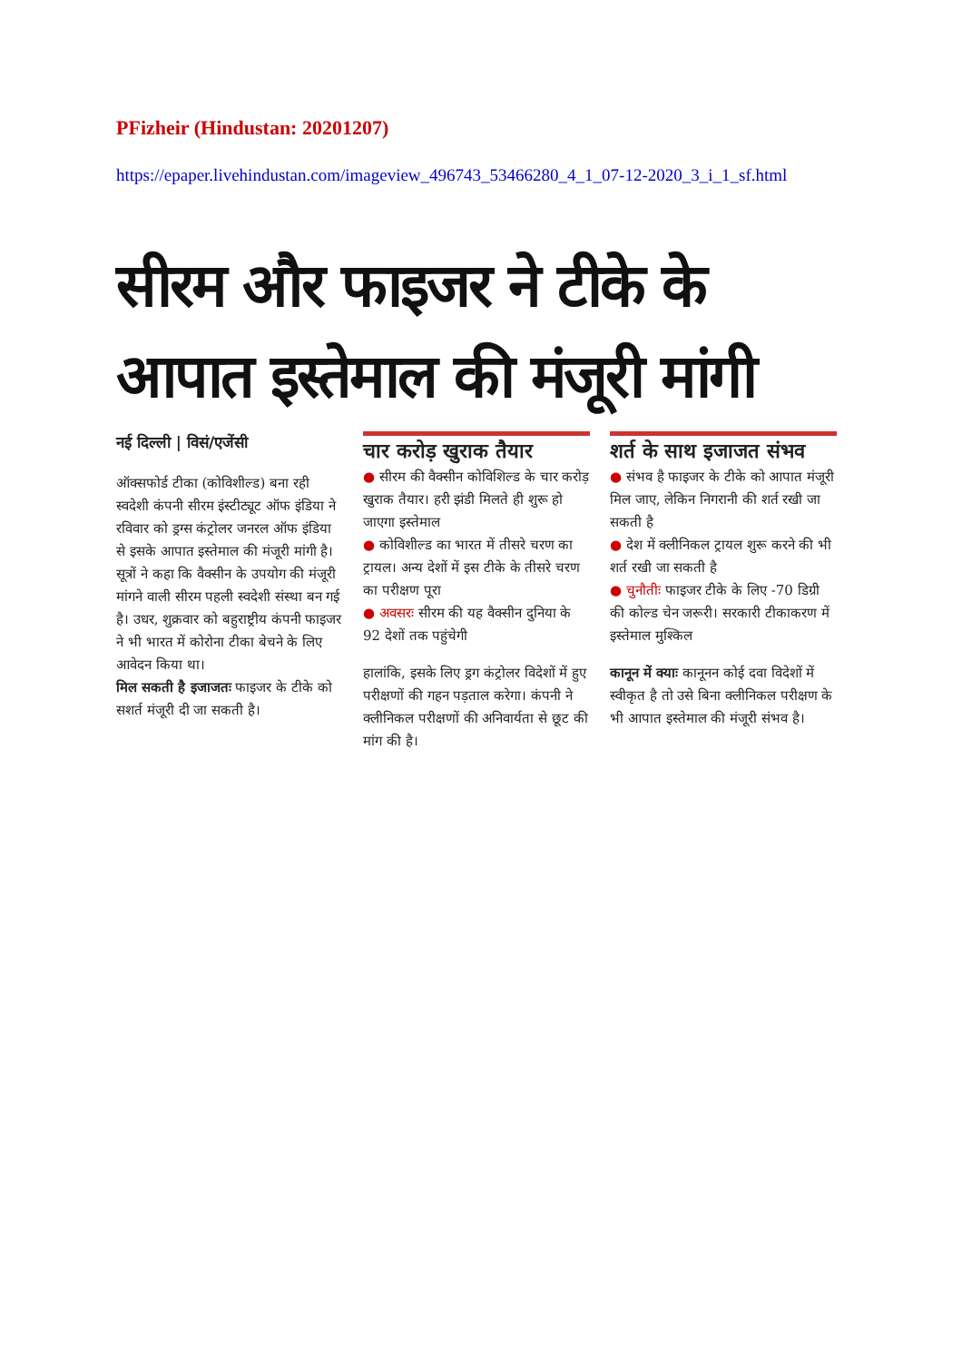PFizheir (Hindustan: 20201207)
https://epaper.livehindustan.com/imageview_496743_53466280_4_1_07-12-2020_3_i_1_sf.html
सीरम और फाइजर ने टीके के आपात इस्तेमाल की मंजूरी मांगी
नई दिल्ली | विसं/एजेंसी
ऑक्सफोर्ड टीका (कोविशील्ड) बना रही स्वदेशी कंपनी सीरम इंस्टीट्यूट ऑफ इंडिया ने रविवार को ड्रग्स कंट्रोलर जनरल ऑफ इंडिया से इसके आपात इस्तेमाल की मंजूरी मांगी है। सूत्रों ने कहा कि वैक्सीन के उपयोग की मंजूरी मांगने वाली सीरम पहली स्वदेशी संस्था बन गई है। उधर, शुक्रवार को बहुराष्ट्रीय कंपनी फाइजर ने भी भारत में कोरोना टीका बेचने के लिए आवेदन किया था।
मिल सकती है इजाजतः फाइजर के टीके को सशर्त मंजूरी दी जा सकती है।
चार करोड़ खुराक तैयार
● सीरम की वैक्सीन कोविशिल्ड के चार करोड़ खुराक तैयार। हरी झंडी मिलते ही शुरू हो जाएगा इस्तेमाल
● कोविशील्ड का भारत में तीसरे चरण का ट्रायल। अन्य देशों में इस टीके के तीसरे चरण का परीक्षण पूरा
● अवसरः सीरम की यह वैक्सीन दुनिया के 92 देशों तक पहुंचेगी
हालांकि, इसके लिए ड्रग कंट्रोलर विदेशों में हुए परीक्षणों की गहन पड़ताल करेगा। कंपनी ने क्लीनिकल परीक्षणों की अनिवार्यता से छूट की मांग की है।
शर्त के साथ इजाजत संभव
● संभव है फाइजर के टीके को आपात मंजूरी मिल जाए, लेकिन निगरानी की शर्त रखी जा सकती है
● देश में क्लीनिकल ट्रायल शुरू करने की भी शर्त रखी जा सकती है
● चुनौतीः फाइजर टीके के लिए -70 डिग्री की कोल्ड चेन जरूरी। सरकारी टीकाकरण में इस्तेमाल मुश्किल
कानून में क्याः कानूनन कोई दवा विदेशों में स्वीकृत है तो उसे बिना क्लीनिकल परीक्षण के भी आपात इस्तेमाल की मंजूरी संभव है।